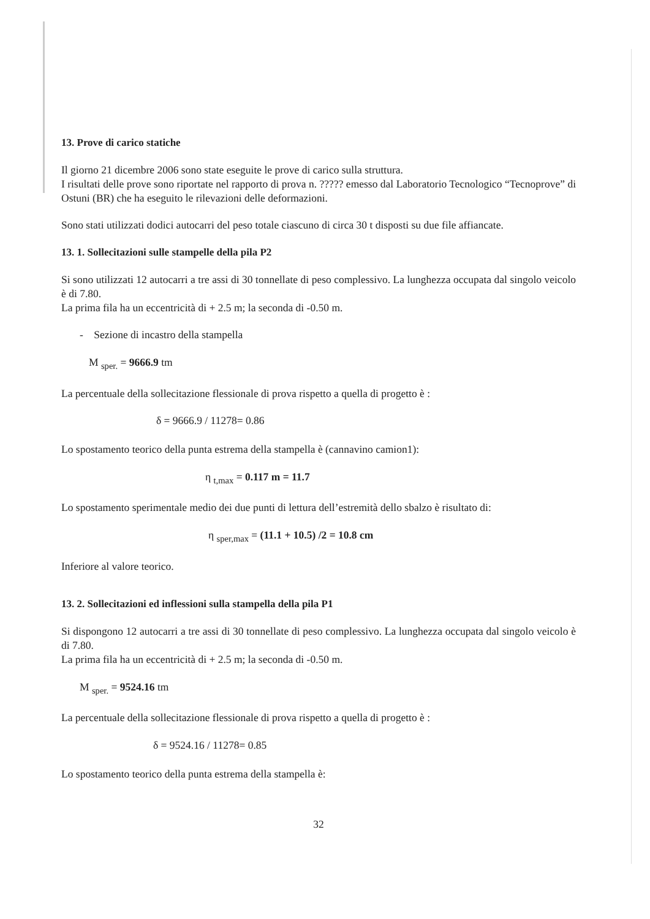13. Prove di carico statiche
Il giorno 21 dicembre 2006 sono state eseguite le prove di carico sulla struttura.
I risultati delle prove sono riportate nel rapporto di prova n. ????? emesso dal Laboratorio Tecnologico “Tecnoprove” di Ostuni (BR) che ha eseguito le rilevazioni delle deformazioni.
Sono stati utilizzati dodici autocarri del peso totale ciascuno di circa 30 t disposti su due file affiancate.
13. 1. Sollecitazioni sulle stampelle della pila P2
Si sono utilizzati 12 autocarri a tre assi di 30 tonnellate di peso complessivo. La lunghezza occupata dal singolo veicolo è di 7.80.
La prima fila ha un eccentricità di + 2.5 m; la seconda di -0.50 m.
- Sezione di incastro della stampella
M <sub>sper.</sub> = 9666.9 tm
La percentuale della sollecitazione flessionale di prova rispetto a quella di progetto è :
δ = 9666.9 / 11278= 0.86
Lo spostamento teorico della punta estrema della stampella è (cannavino camion1):
η <sub>t,max</sub> = 0.117 m = 11.7
Lo spostamento sperimentale medio dei due punti di lettura dell’estremità dello sbalzo è risultato di:
η <sub>sper,max</sub> = (11.1 + 10.5) /2 = 10.8 cm
Inferiore al valore teorico.
13. 2. Sollecitazioni ed inflessioni sulla stampella della pila P1
Si dispongono 12 autocarri a tre assi di 30 tonnellate di peso complessivo. La lunghezza occupata dal singolo veicolo è di 7.80.
La prima fila ha un eccentricità di + 2.5 m; la seconda di -0.50 m.
M <sub>sper.</sub> = 9524.16 tm
La percentuale della sollecitazione flessionale di prova rispetto a quella di progetto è :
δ = 9524.16 / 11278= 0.85
Lo spostamento teorico della punta estrema della stampella è:
32